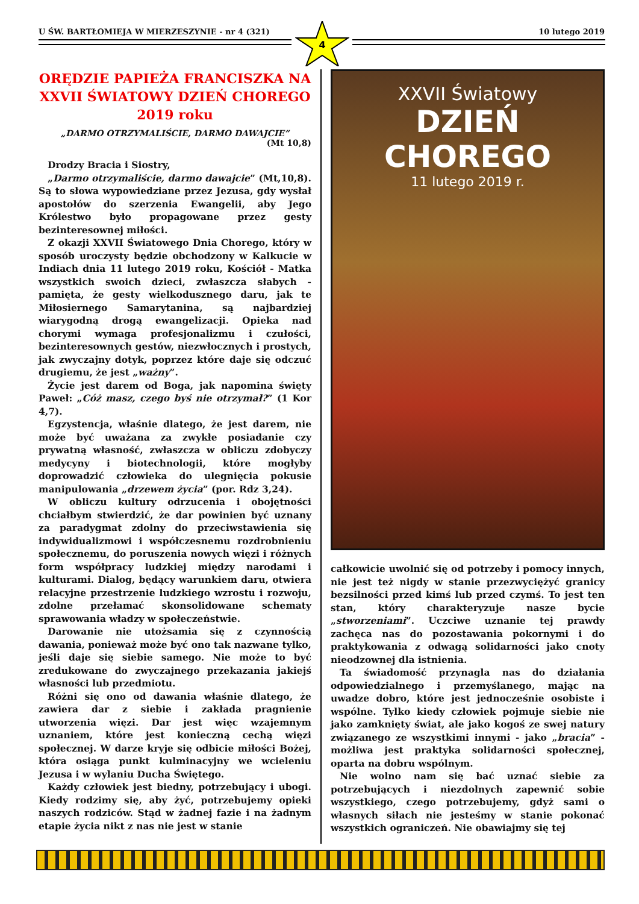U ŚW. BARTŁOMIEJA W MIERZESZYNIE - nr 4 (321) 10 lutego 2019
4
ORĘDZIE PAPIEŻA FRANCISZKA NA XXVII ŚWIATOWY DZIEŃ CHOREGO 2019 roku
„DARMO OTRZYMALIŚCIE, DARMO DAWAJCIE”
(Mt 10,8)
Drodzy Bracia i Siostry,
„Darmo otrzymaliście, darmo dawajcie” (Mt,10,8). Są to słowa wypowiedziane przez Jezusa, gdy wysłał apostołów do szerzenia Ewangelii, aby Jego Królestwo było propagowane przez gesty bezinteresownej miłości.
Z okazji XXVII Światowego Dnia Chorego, który w sposób uroczysty będzie obchodzony w Kalkucie w Indiach dnia 11 lutego 2019 roku, Kościół - Matka wszystkich swoich dzieci, zwłaszcza słabych - pamięta, że gesty wielkodusznego daru, jak te Miłosiernego Samarytanina, są najbardziej wiarygodną drogą ewangelizacji. Opieka nad chorymi wymaga profesjonalizmu i czułości, bezinteresownych gestów, niezwłocznych i prostych, jak zwyczajny dotyk, poprzez które daje się odczuć drugiemu, że jest „ważny”.
Życie jest darem od Boga, jak napomina święty Paweł: „Cóż masz, czego byś nie otrzymał?” (1 Kor 4,7).
Egzystencja, właśnie dlatego, że jest darem, nie może być uważana za zwykłe posiadanie czy prywatną własność, zwłaszcza w obliczu zdobyczy medycyny i biotechnologii, które mogłyby doprowadzić człowieka do ulegnięcia pokusie manipulowania „drzewem życia” (por. Rdz 3,24).
W obliczu kultury odrzucenia i obojętności chciałbym stwierdzić, że dar powinien być uznany za paradygmat zdolny do przeciwstawienia się indywidualizmowi i współczesnemu rozdrobnieniu społecznemu, do poruszenia nowych więzi i różnych form współpracy ludzkiej między narodami i kulturami. Dialog, będący warunkiem daru, otwiera relacyjne przestrzenie ludzkiego wzrostu i rozwoju, zdolne przełamać skonsolidowane schematy sprawowania władzy w społeczeństwie.
Darowanie nie utożsamia się z czynnością dawania, ponieważ może być ono tak nazwane tylko, jeśli daje się siebie samego. Nie może to być zredukowane do zwyczajnego przekazania jakiejś własności lub przedmiotu.
Różni się ono od dawania właśnie dlatego, że zawiera dar z siebie i zakłada pragnienie utworzenia więzi. Dar jest więc wzajemnym uznaniem, które jest konieczną cechą więzi społecznej. W darze kryje się odbicie miłości Bożej, która osiąga punkt kulminacyjny we wcieleniu Jezusa i w wylaniu Ducha Świętego.
Każdy człowiek jest biedny, potrzebujący i ubogi. Kiedy rodzimy się, aby żyć, potrzebujemy opieki naszych rodziców. Stąd w żadnej fazie i na żadnym etapie życia nikt z nas nie jest w stanie
XXVII Światowy
DZIEŃ CHOREGO
11 lutego 2019 r.
całkowicie uwolnić się od potrzeby i pomocy innych, nie jest też nigdy w stanie przezwyciężyć granicy bezsilności przed kimś lub przed czymś. To jest ten stan, który charakteryzuje nasze bycie „stworzeniami”. Uczciwe uznanie tej prawdy zachęca nas do pozostawania pokornymi i do praktykowania z odwagą solidarności jako cnoty nieodzownej dla istnienia.
Ta świadomość przynagla nas do działania odpowiedzialnego i przemyślanego, mając na uwadze dobro, które jest jednocześnie osobiste i wspólne. Tylko kiedy człowiek pojmuje siebie nie jako zamknięty świat, ale jako kogoś ze swej natury związanego ze wszystkimi innymi - jako „bracia” - możliwa jest praktyka solidarności społecznej, oparta na dobru wspólnym.
Nie wolno nam się bać uznać siebie za potrzebujących i niezdolnych zapewnić sobie wszystkiego, czego potrzebujemy, gdyż sami o własnych siłach nie jesteśmy w stanie pokonać wszystkich ograniczeń. Nie obawiajmy się tej